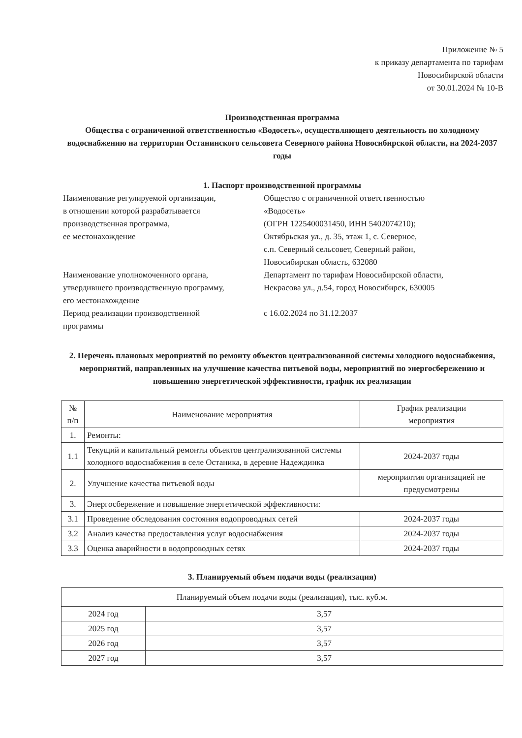Приложение № 5
к приказу департамента по тарифам
Новосибирской области
от 30.01.2024 № 10-В
Производственная программа
Общества с ограниченной ответственностью «Водосеть», осуществляющего деятельность по холодному водоснабжению на территории Останинского сельсовета Северного района Новосибирской области, на 2024-2037 годы
1. Паспорт производственной программы
| Наименование регулируемой организации, в отношении которой разрабатывается производственная программа, ее местонахождение | Общество с ограниченной ответственностью «Водосеть» (ОГРН 1225400031450, ИНН 5402074210); Октябрьская ул., д. 35, этаж 1, с. Северное, с.п. Северный сельсовет, Северный район, Новосибирская область, 632080 |
| Наименование уполномоченного органа, утвердившего производственную программу, его местонахождение | Департамент по тарифам Новосибирской области, Некрасова ул., д.54, город Новосибирск, 630005 |
| Период реализации производственной программы | с 16.02.2024 по 31.12.2037 |
2. Перечень плановых мероприятий по ремонту объектов централизованной системы холодного водоснабжения, мероприятий, направленных на улучшение качества питьевой воды, мероприятий по энергосбережению и повышению энергетической эффективности, график их реализации
| № п/п | Наименование мероприятия | График реализации мероприятия |
| --- | --- | --- |
| 1. | Ремонты: | |
| 1.1 | Текущий и капитальный ремонты объектов централизованной системы холодного водоснабжения в селе Останика, в деревне Надеждинка | 2024-2037 годы |
| 2. | Улучшение качества питьевой воды | мероприятия организацией не предусмотрены |
| 3. | Энергосбережение и повышение энергетической эффективности: | |
| 3.1 | Проведение обследования состояния водопроводных сетей | 2024-2037 годы |
| 3.2 | Анализ качества предоставления услуг водоснабжения | 2024-2037 годы |
| 3.3 | Оценка аварийности в водопроводных сетях | 2024-2037 годы |
3. Планируемый объем подачи воды (реализация)
| Планируемый объем подачи воды (реализация), тыс. куб.м. | |
| --- | --- |
| 2024 год | 3,57 |
| 2025 год | 3,57 |
| 2026 год | 3,57 |
| 2027 год | 3,57 |